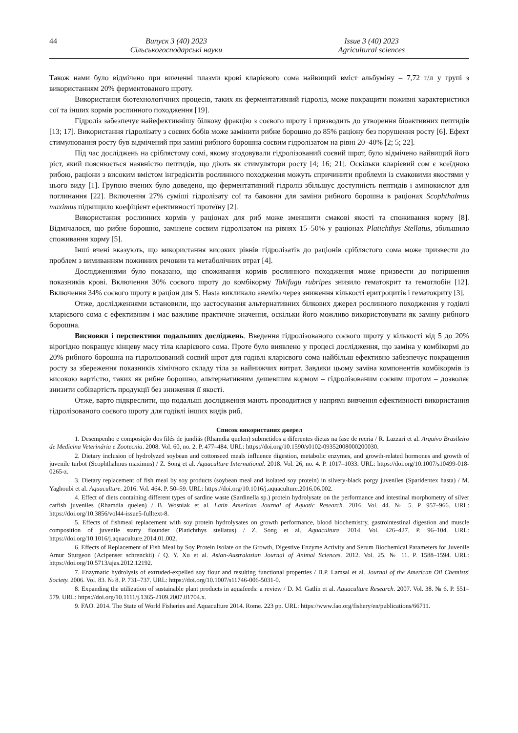44
Випуск 3 (40) 2023
Сільськогосподарські науки
Issue 3 (40) 2023
Agricultural sciences
Також нами було відмічено при вивченні плазми крові кларієвого сома найвищий вміст альбуміну – 7,72 г/л у групі з використанням 20% ферментованого шроту.
Використання біотехнологічних процесів, таких як ферментативний гідроліз, може покращити поживні характеристики сої та інших кормів рослинного походження [19].
Гідроліз забезпечує найефективнішу білкову фракцію з соєвого шроту і призводить до утворення біоактивних пептидів [13; 17]. Використання гідролізату з соєвих бобів може замінити рибне борошно до 85% раціону без порушення росту [6]. Ефект стимулювання росту був відмічений при заміні рибного борошна соєвим гідролізатом на рівні 20–40% [2; 5; 22].
Під час досліджень на сріблястому сомі, якому згодовували гідролізований соєвий шрот, було відмічено найвищий його ріст, який пояснюється наявністю пептидів, що діють як стимулятори росту [4; 16; 21]. Оскільки кларієвий сом є всеїдною рибою, раціони з високим вмістом інгредієнтів рослинного походження можуть спричинити проблеми із смаковими якостями у цього виду [1]. Групою вчених було доведено, що ферментативний гідроліз збільшує доступність пептидів і амінокислот для поглинання [22]. Включення 27% суміші гідролізату сої та бавовни для заміни рибного борошна в раціонах Scophthalmus maximus підвищило коефіцієнт ефективності протеїну [2].
Використання рослинних кормів у раціонах для риб може зменшити смакові якості та споживання корму [8]. Відмічалося, що рибне борошно, замінене соєвим гідролізатом на рівнях 15–50% у раціонах Platichthys Stellatus, збільшило споживання корму [5].
Інші вчені вказують, що використання високих рівнів гідролізатів до раціонів сріблястого сома може призвести до проблем з вимиванням поживних речовин та метаболічних втрат [4].
Дослідженнями було показано, що споживання кормів рослинного походження може призвести до погіршення показників крові. Включення 30% соєвого шроту до комбікорму Takifugu rubripes знизило гематокрит та гемоглобін [12]. Включення 34% соєвого шроту в раціон для S. Hasta викликало анемію через зниження кількості еритроцитів і гематокриту [3].
Отже, дослідженнями встановили, що застосування альтернативних білкових джерел рослинного походження у годівлі кларієвого сома є ефективним і має важливе практичне значення, оскільки його можливо використовувати як заміну рибного борошна.
Висновки і перспективи подальших досліджень. Введення гідролізованого соєвого шроту у кількості від 5 до 20% вірогідно покращує кінцеву масу тіла кларієвого сома. Проте було виявлено у процесі дослідження, що заміна у комбікормі до 20% рибного борошна на гідролізований соєвий шрот для годівлі кларієвого сома найбільш ефективно забезпечує покращення росту за збереження показників хімічного складу тіла за найнижчих витрат. Завдяки цьому заміна компонентів комбікормів із високою вартістю, таких як рибне борошно, альтернативним дешевшим кормом – гідролізованим соєвим шротом – дозволяє знизити собівартість продукції без зниження її якості.
Отже, варто підкреслити, що подальші дослідження мають проводитися у напрямі вивчення ефективності використання гідролізованого соєвого шроту для годівлі інших видів риб.
Список використаних джерел
1. Desempenho e composição dos filés de jundiás (Rhamdia quelen) submetidos a diferentes dietas na fase de recria / R. Lazzari et al. Arquivo Brasileiro de Medicina Veterinária e Zootecnia. 2008. Vol. 60, no. 2. P. 477–484. URL: https://doi.org/10.1590/s0102-09352008000200030.
2. Dietary inclusion of hydrolyzed soybean and cottonseed meals influence digestion, metabolic enzymes, and growth-related hormones and growth of juvenile turbot (Scophthalmus maximus) / Z. Song et al. Aquaculture International. 2018. Vol. 26, no. 4. P. 1017–1033. URL: https://doi.org/10.1007/s10499-018-0265-z.
3. Dietary replacement of fish meal by soy products (soybean meal and isolated soy protein) in silvery-black porgy juveniles (Sparidentex hasta) / M. Yaghoubi et al. Aquaculture. 2016. Vol. 464. P. 50–59. URL: https://doi.org/10.1016/j.aquaculture.2016.06.002.
4. Effect of diets containing different types of sardine waste (Sardinella sp.) protein hydrolysate on the performance and intestinal morphometry of silver catfish juveniles (Rhamdia quelen) / B. Wosniak et al. Latin American Journal of Aquatic Research. 2016. Vol. 44. № 5. P. 957–966. URL: https://doi.org/10.3856/vol44-issue5-fulltext-8.
5. Effects of fishmeal replacement with soy protein hydrolysates on growth performance, blood biochemistry, gastrointestinal digestion and muscle composition of juvenile starry flounder (Platichthys stellatus) / Z. Song et al. Aquaculture. 2014. Vol. 426–427. P. 96–104. URL: https://doi.org/10.1016/j.aquaculture.2014.01.002.
6. Effects of Replacement of Fish Meal by Soy Protein Isolate on the Growth, Digestive Enzyme Activity and Serum Biochemical Parameters for Juvenile Amur Sturgeon (Acipenser schrenckii) / Q. Y. Xu et al. Asian-Australasian Journal of Animal Sciences. 2012. Vol. 25. № 11. P. 1588–1594. URL: https://doi.org/10.5713/ajas.2012.12192.
7. Enzymatic hydrolysis of extruded-expelled soy flour and resulting functional properties / B.P. Lamsal et al. Journal of the American Oil Chemists' Society. 2006. Vol. 83. № 8. P. 731–737. URL: https://doi.org/10.1007/s11746-006-5031-0.
8. Expanding the utilization of sustainable plant products in aquafeeds: a review / D. M. Gatlin et al. Aquaculture Research. 2007. Vol. 38. № 6. P. 551–579. URL: https://doi.org/10.1111/j.1365-2109.2007.01704.x.
9. FAO. 2014. The State of World Fisheries and Aquaculture 2014. Rome. 223 pp. URL: https://www.fao.org/fishery/en/publications/66711.